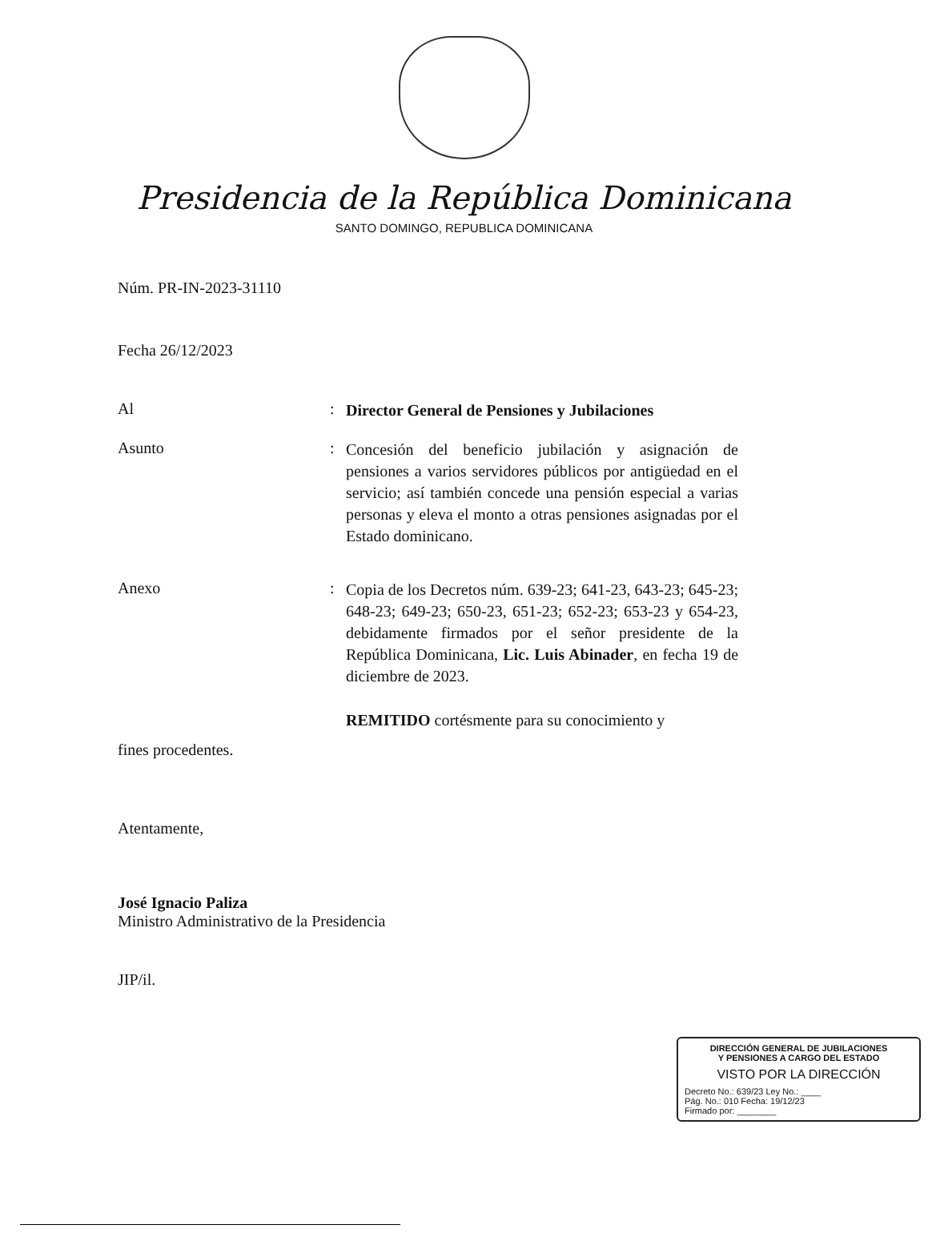Presidencia de la República Dominicana
SANTO DOMINGO, REPUBLICA DOMINICANA
Núm. PR-IN-2023-31110
Fecha 26/12/2023
Al :
Director General de Pensiones y Jubilaciones
Asunto :
Concesión del beneficio jubilación y asignación de pensiones a varios servidores públicos por antigüedad en el servicio; así también concede una pensión especial a varias personas y eleva el monto a otras pensiones asignadas por el Estado dominicano.
Anexo :
Copia de los Decretos núm. 639-23; 641-23, 643-23; 645-23; 648-23; 649-23; 650-23, 651-23; 652-23; 653-23 y 654-23, debidamente firmados por el señor presidente de la República Dominicana, Lic. Luis Abinader, en fecha 19 de diciembre de 2023.
REMITIDO cortésmente para su conocimiento y
fines procedentes.
Atentamente,
José Ignacio Paliza
Ministro Administrativo de la Presidencia
JIP/il.
DIRECCIÓN GENERAL DE JUBILACIONES
Y PENSIONES A CARGO DEL ESTADO
VISTO POR LA DIRECCIÓN
Decreto No.: 639/23 Ley No.: ____
Pág. No.: 010 Fecha: 19/12/23
Firmado por: ________